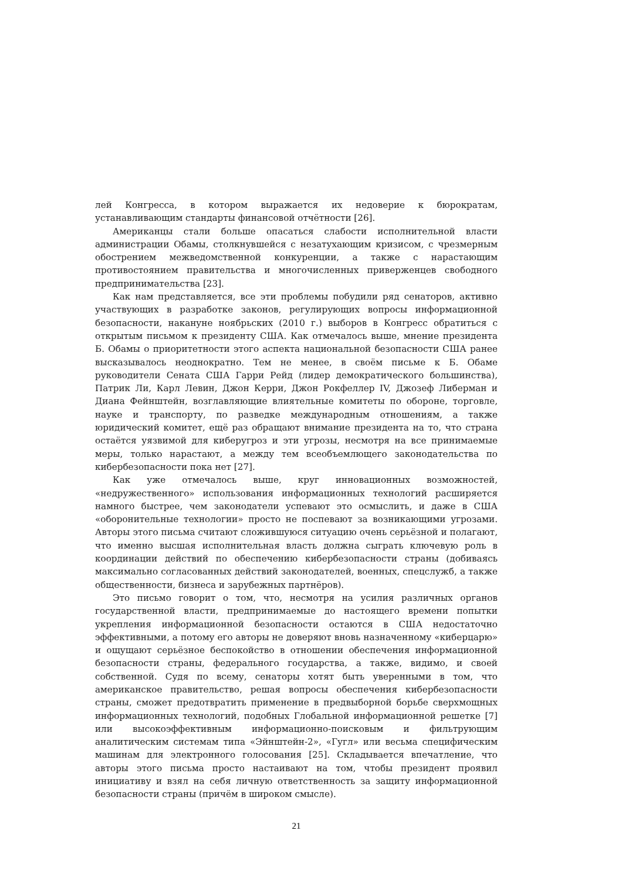лей Конгресса, в котором выражается их недоверие к бюрократам, устанавливающим стандарты финансовой отчётности [26].
Американцы стали больше опасаться слабости исполнительной власти администрации Обамы, столкнувшейся с незатухающим кризисом, с чрезмерным обострением межведомственной конкуренции, а также с нарастающим противостоянием правительства и многочисленных приверженцев свободного предпринимательства [23].
Как нам представляется, все эти проблемы побудили ряд сенаторов, активно участвующих в разработке законов, регулирующих вопросы информационной безопасности, накануне ноябрьских (2010 г.) выборов в Конгресс обратиться с открытым письмом к президенту США. Как отмечалось выше, мнение президента Б. Обамы о приоритетности этого аспекта национальной безопасности США ранее высказывалось неоднократно. Тем не менее, в своём письме к Б. Обаме руководители Сената США Гарри Рейд (лидер демократического большинства), Патрик Ли, Карл Левин, Джон Керри, Джон Рокфеллер IV, Джозеф Либерман и Диана Фейнштейн, возглавляющие влиятельные комитеты по обороне, торговле, науке и транспорту, по разведке международным отношениям, а также юридический комитет, ещё раз обращают внимание президента на то, что страна остаётся уязвимой для киберугроз и эти угрозы, несмотря на все принимаемые меры, только нарастают, а между тем всеобъемлющего законодательства по кибербезопасности пока нет [27].
Как уже отмечалось выше, круг инновационных возможностей, «недружественного» использования информационных технологий расширяется намного быстрее, чем законодатели успевают это осмыслить, и даже в США «оборонительные технологии» просто не поспевают за возникающими угрозами. Авторы этого письма считают сложившуюся ситуацию очень серьёзной и полагают, что именно высшая исполнительная власть должна сыграть ключевую роль в координации действий по обеспечению кибербезопасности страны (добиваясь максимально согласованных действий законодателей, военных, спецслужб, а также общественности, бизнеса и зарубежных партнёров).
Это письмо говорит о том, что, несмотря на усилия различных органов государственной власти, предпринимаемые до настоящего времени попытки укрепления информационной безопасности остаются в США недостаточно эффективными, а потому его авторы не доверяют вновь назначенному «киберцарю» и ощущают серьёзное беспокойство в отношении обеспечения информационной безопасности страны, федерального государства, а также, видимо, и своей собственной. Судя по всему, сенаторы хотят быть уверенными в том, что американское правительство, решая вопросы обеспечения кибербезопасности страны, сможет предотвратить применение в предвыборной борьбе сверхмощных информационных технологий, подобных Глобальной информационной решетке [7] или высокоэффективным информационно-поисковым и фильтрующим аналитическим системам типа «Эйнштейн-2», «Гугл» или весьма специфическим машинам для электронного голосования [25]. Складывается впечатление, что авторы этого письма просто настаивают на том, чтобы президент проявил инициативу и взял на себя личную ответственность за защиту информационной безопасности страны (причём в широком смысле).
21